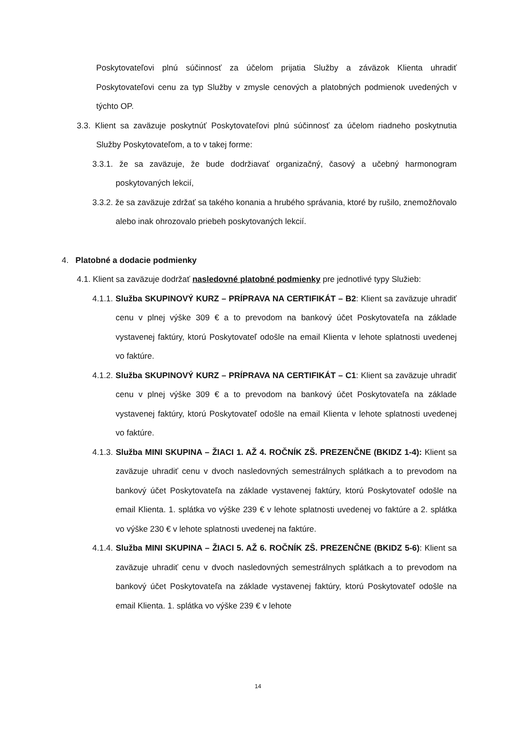Poskytovateľovi plnú súčinnosť za účelom prijatia Služby a záväzok Klienta uhradiť Poskytovateľovi cenu za typ Služby v zmysle cenových a platobných podmienok uvedených v týchto OP.
3.3. Klient sa zaväzuje poskytnúť Poskytovateľovi plnú súčinnosť za účelom riadneho poskytnutia Služby Poskytovateľom, a to v takej forme:
3.3.1. že sa zaväzuje, že bude dodržiavať organizačný, časový a učebný harmonogram poskytovaných lekcií,
3.3.2. že sa zaväzuje zdržať sa takého konania a hrubého správania, ktoré by rušilo, znemožňovalo alebo inak ohrozovalo priebeh poskytovaných lekcií.
4. Platobné a dodacie podmienky
4.1. Klient sa zaväzuje dodržať nasledovné platobné podmienky pre jednotlivé typy Služieb:
4.1.1. Služba SKUPINOVÝ KURZ – PRÍPRAVA NA CERTIFIKÁT – B2: Klient sa zaväzuje uhradiť cenu v plnej výške 309 € a to prevodom na bankový účet Poskytovateľa na základe vystavenej faktúry, ktorú Poskytovateľ odošle na email Klienta v lehote splatnosti uvedenej vo faktúre.
4.1.2. Služba SKUPINOVÝ KURZ – PRÍPRAVA NA CERTIFIKÁT – C1: Klient sa zaväzuje uhradiť cenu v plnej výške 309 € a to prevodom na bankový účet Poskytovateľa na základe vystavenej faktúry, ktorú Poskytovateľ odošle na email Klienta v lehote splatnosti uvedenej vo faktúre.
4.1.3. Služba MINI SKUPINA – ŽIACI 1. AŽ 4. ROČNÍK ZŠ. PREZENČNE (BKIDZ 1-4): Klient sa zaväzuje uhradiť cenu v dvoch nasledovných semestrálnych splátkach a to prevodom na bankový účet Poskytovateľa na základe vystavenej faktúry, ktorú Poskytovateľ odošle na email Klienta. 1. splátka vo výške 239 € v lehote splatnosti uvedenej vo faktúre a 2. splátka vo výške 230 € v lehote splatnosti uvedenej na faktúre.
4.1.4. Služba MINI SKUPINA – ŽIACI 5. AŽ 6. ROČNÍK ZŠ. PREZENČNE (BKIDZ 5-6): Klient sa zaväzuje uhradiť cenu v dvoch nasledovných semestrálnych splátkach a to prevodom na bankový účet Poskytovateľa na základe vystavenej faktúry, ktorú Poskytovateľ odošle na email Klienta. 1. splátka vo výške 239 € v lehote
14